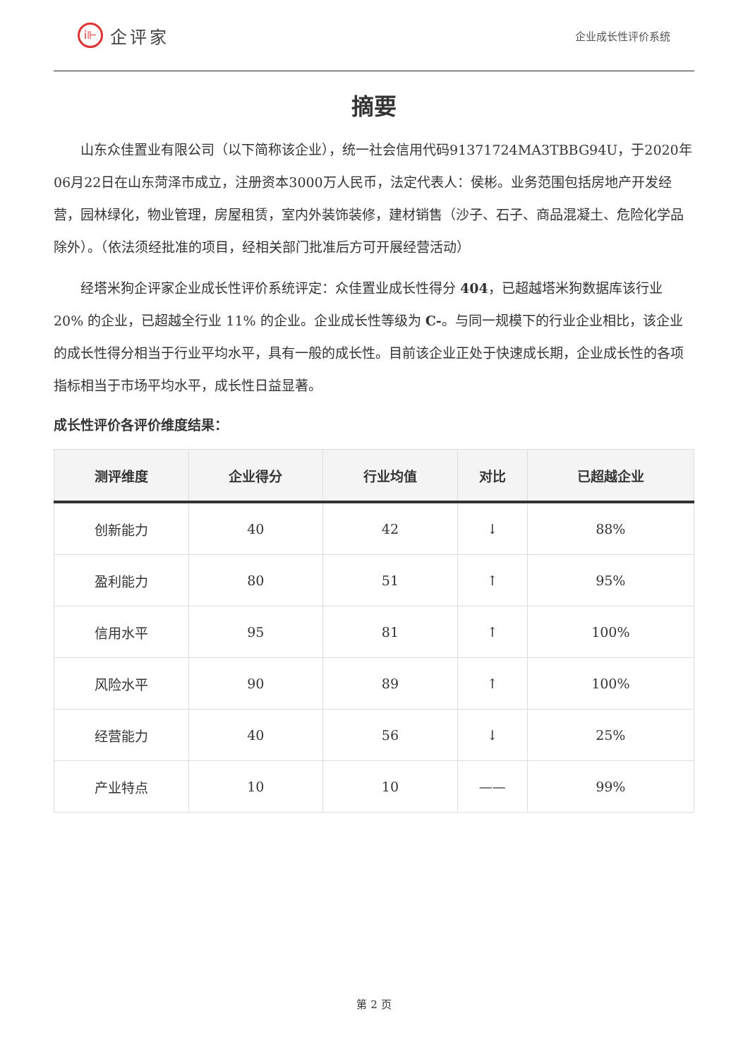i⊩
企评家
企业成长性评价系统
摘要
山东众佳置业有限公司（以下简称该企业），统一社会信用代码91371724MA3TBBG94U，于2020年06月22日在山东菏泽市成立，注册资本3000万人民币，法定代表人：侯彬。业务范围包括房地产开发经营，园林绿化，物业管理，房屋租赁，室内外装饰装修，建材销售（沙子、石子、商品混凝土、危险化学品除外）。（依法须经批准的项目，经相关部门批准后方可开展经营活动）
经塔米狗企评家企业成长性评价系统评定：众佳置业成长性得分 404，已超越塔米狗数据库该行业 20% 的企业，已超越全行业 11% 的企业。企业成长性等级为 C-。与同一规模下的行业企业相比，该企业的成长性得分相当于行业平均水平，具有一般的成长性。目前该企业正处于快速成长期，企业成长性的各项指标相当于市场平均水平，成长性日益显著。
成长性评价各评价维度结果：
| 测评维度 | 企业得分 | 行业均值 | 对比 | 已超越企业 |
| --- | --- | --- | --- | --- |
| 创新能力 | 40 | 42 | ↓ | 88% |
| 盈利能力 | 80 | 51 | ↑ | 95% |
| 信用水平 | 95 | 81 | ↑ | 100% |
| 风险水平 | 90 | 89 | ↑ | 100% |
| 经营能力 | 40 | 56 | ↓ | 25% |
| 产业特点 | 10 | 10 | —— | 99% |
第 2 页